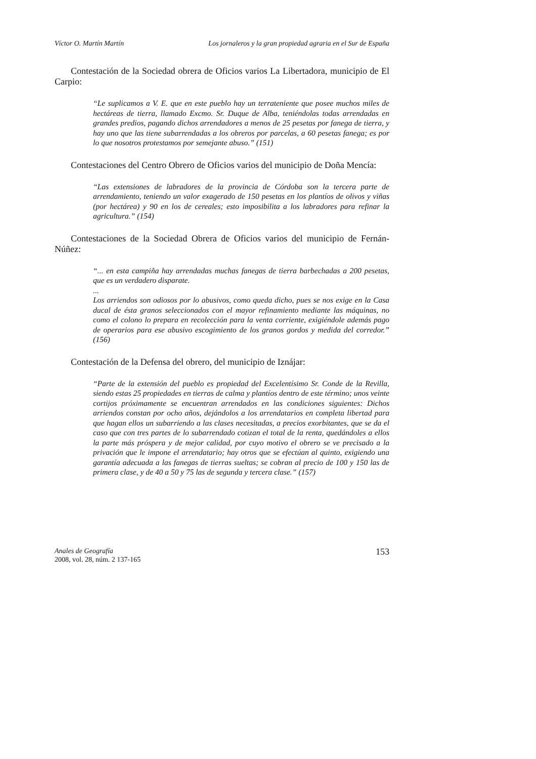Víctor O. Martín Martín Los jornaleros y la gran propiedad agraria en el Sur de España
Contestación de la Sociedad obrera de Oficios varios La Libertadora, municipio de El Carpio:
“Le suplicamos a V. E. que en este pueblo hay un terrateniente que posee muchos miles de hectáreas de tierra, llamado Excmo. Sr. Duque de Alba, teniéndolas todas arrendadas en grandes predios, pagando dichos arrendadores a menos de 25 pesetas por fanega de tierra, y hay uno que las tiene subarrendadas a los obreros por parcelas, a 60 pesetas fanega; es por lo que nosotros protestamos por semejante abuso.” (151)
Contestaciones del Centro Obrero de Oficios varios del municipio de Doña Mencía:
“Las extensiones de labradores de la provincia de Córdoba son la tercera parte de arrendamiento, teniendo un valor exagerado de 150 pesetas en los plantíos de olivos y viñas (por hectárea) y 90 en los de cereales; esto imposibilita a los labradores para refinar la agricultura.” (154)
Contestaciones de la Sociedad Obrera de Oficios varios del municipio de Fernán-Núñez:
“... en esta campiña hay arrendadas muchas fanegas de tierra barbechadas a 200 pesetas, que es un verdadero disparate.
...
Los arriendos son odiosos por lo abusivos, como queda dicho, pues se nos exige en la Casa ducal de ésta granos seleccionados con el mayor refinamiento mediante las máquinas, no como el colono lo prepara en recolección para la venta corriente, exigiéndole además pago de operarios para ese abusivo escogimiento de los granos gordos y medida del corredor.” (156)
Contestación de la Defensa del obrero, del municipio de Iznájar:
“Parte de la extensión del pueblo es propiedad del Excelentísimo Sr. Conde de la Revilla, siendo estas 25 propiedades en tierras de calma y plantíos dentro de este término; unos veinte cortijos próximamente se encuentran arrendados en las condiciones siguientes: Dichos arriendos constan por ocho años, dejándolos a los arrendatarios en completa libertad para que hagan ellos un subarriendo a las clases necesitadas, a precios exorbitantes, que se da el caso que con tres partes de lo subarrendado cotizan el total de la renta, quedándoles a ellos la parte más próspera y de mejor calidad, por cuyo motivo el obrero se ve precisado a la privación que le impone el arrendatario; hay otros que se efectúan al quinto, exigiendo una garantía adecuada a las fanegas de tierras sueltas; se cobran al precio de 100 y 150 las de primera clase, y de 40 a 50 y 75 las de segunda y tercera clase.” (157)
Anales de Geografía
2008, vol. 28, núm. 2 137-165
153